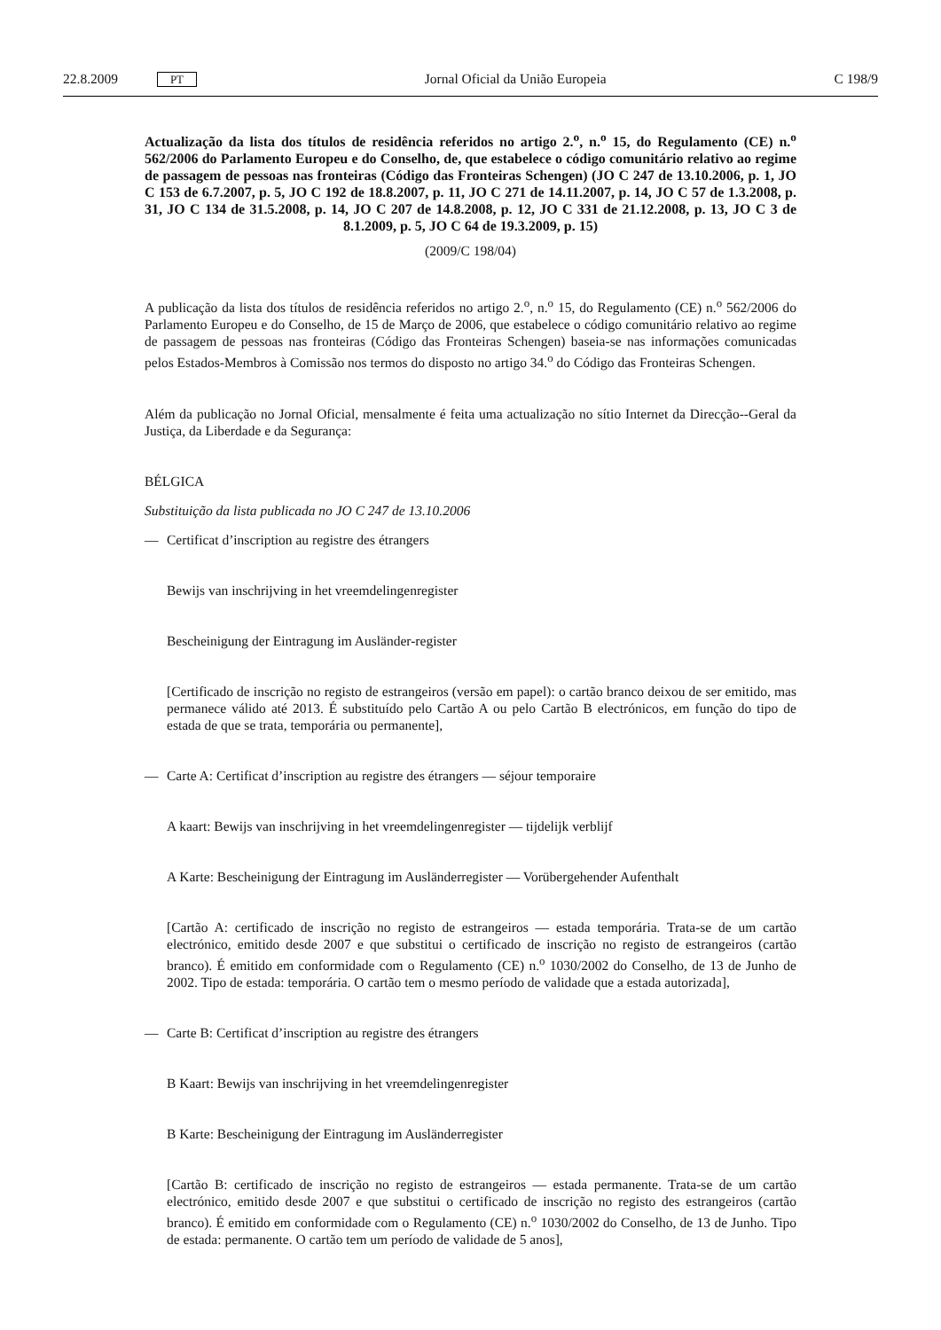22.8.2009 PT Jornal Oficial da União Europeia C 198/9
Actualização da lista dos títulos de residência referidos no artigo 2.<sup>o</sup>, n.<sup>o</sup> 15, do Regulamento (CE) n.<sup>o</sup> 562/2006 do Parlamento Europeu e do Conselho, de, que estabelece o código comunitário relativo ao regime de passagem de pessoas nas fronteiras (Código das Fronteiras Schengen) (JO C 247 de 13.10.2006, p. 1, JO C 153 de 6.7.2007, p. 5, JO C 192 de 18.8.2007, p. 11, JO C 271 de 14.11.2007, p. 14, JO C 57 de 1.3.2008, p. 31, JO C 134 de 31.5.2008, p. 14, JO C 207 de 14.8.2008, p. 12, JO C 331 de 21.12.2008, p. 13, JO C 3 de 8.1.2009, p. 5, JO C 64 de 19.3.2009, p. 15)
(2009/C 198/04)
A publicação da lista dos títulos de residência referidos no artigo 2.<sup>o</sup>, n.<sup>o</sup> 15, do Regulamento (CE) n.<sup>o</sup> 562/2006 do Parlamento Europeu e do Conselho, de 15 de Março de 2006, que estabelece o código comunitário relativo ao regime de passagem de pessoas nas fronteiras (Código das Fronteiras Schengen) baseia-se nas informações comunicadas pelos Estados-Membros à Comissão nos termos do disposto no artigo 34.<sup>o</sup> do Código das Fronteiras Schengen.
Além da publicação no Jornal Oficial, mensalmente é feita uma actualização no sítio Internet da Direcção--Geral da Justiça, da Liberdade e da Segurança:
BÉLGICA
Substituição da lista publicada no JO C 247 de 13.10.2006
— Certificat d’inscription au registre des étrangers
Bewijs van inschrijving in het vreemdelingenregister
Bescheinigung der Eintragung im Ausländer-register
[Certificado de inscrição no registo de estrangeiros (versão em papel): o cartão branco deixou de ser emitido, mas permanece válido até 2013. É substituído pelo Cartão A ou pelo Cartão B electrónicos, em função do tipo de estada de que se trata, temporária ou permanente],
— Carte A: Certificat d’inscription au registre des étrangers — séjour temporaire
A kaart: Bewijs van inschrijving in het vreemdelingenregister — tijdelijk verblijf
A Karte: Bescheinigung der Eintragung im Ausländerregister — Vorübergehender Aufenthalt
[Cartão A: certificado de inscrição no registo de estrangeiros — estada temporária. Trata-se de um cartão electrónico, emitido desde 2007 e que substitui o certificado de inscrição no registo de estrangeiros (cartão branco). É emitido em conformidade com o Regulamento (CE) n.<sup>o</sup> 1030/2002 do Conselho, de 13 de Junho de 2002. Tipo de estada: temporária. O cartão tem o mesmo período de validade que a estada autorizada],
— Carte B: Certificat d’inscription au registre des étrangers
B Kaart: Bewijs van inschrijving in het vreemdelingenregister
B Karte: Bescheinigung der Eintragung im Ausländerregister
[Cartão B: certificado de inscrição no registo de estrangeiros — estada permanente. Trata-se de um cartão electrónico, emitido desde 2007 e que substitui o certificado de inscrição no registo des estrangeiros (cartão branco). É emitido em conformidade com o Regulamento (CE) n.<sup>o</sup> 1030/2002 do Conselho, de 13 de Junho. Tipo de estada: permanente. O cartão tem um período de validade de 5 anos],